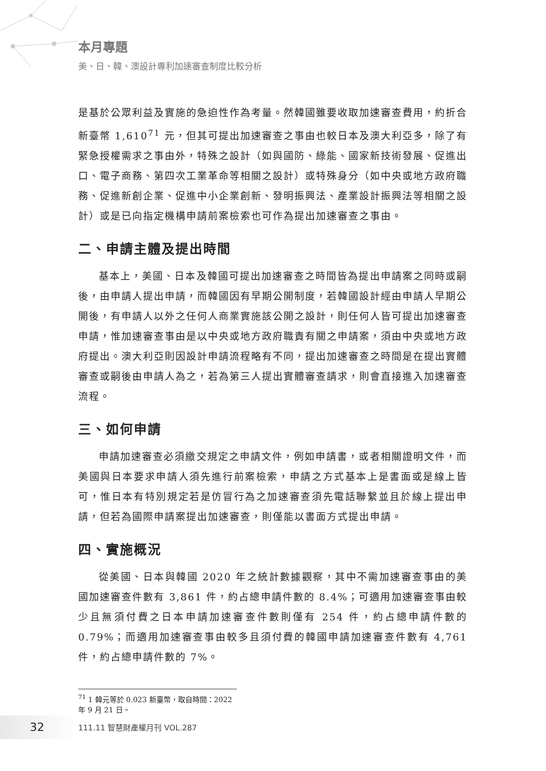本月專題
美、日、韓、澳設計專利加速審查制度比較分析
是基於公眾利益及實施的急迫性作為考量。然韓國雖要收取加速審查費用，約折合新臺幣 1,610<sup>71</sup> 元，但其可提出加速審查之事由也較日本及澳大利亞多，除了有緊急授權需求之事由外，特殊之設計（如與國防、綠能、國家新技術發展、促進出口、電子商務、第四次工業革命等相關之設計）或特殊身分（如中央或地方政府職務、促進新創企業、促進中小企業創新、發明振興法、產業設計振興法等相關之設計）或是已向指定機構申請前案檢索也可作為提出加速審查之事由。
二、申請主體及提出時間
基本上，美國、日本及韓國可提出加速審查之時間皆為提出申請案之同時或嗣後，由申請人提出申請，而韓國因有早期公開制度，若韓國設計經由申請人早期公開後，有申請人以外之任何人商業實施該公開之設計，則任何人皆可提出加速審查申請，惟加速審查事由是以中央或地方政府職責有關之申請案，須由中央或地方政府提出。澳大利亞則因設計申請流程略有不同，提出加速審查之時間是在提出實體審查或嗣後由申請人為之，若為第三人提出實體審查請求，則會直接進入加速審查流程。
三、如何申請
申請加速審查必須繳交規定之申請文件，例如申請書，或者相關證明文件，而美國與日本要求申請人須先進行前案檢索，申請之方式基本上是書面或是線上皆可，惟日本有特別規定若是仿冒行為之加速審查須先電話聯繫並且於線上提出申請，但若為國際申請案提出加速審查，則僅能以書面方式提出申請。
四、實施概況
從美國、日本與韓國 2020 年之統計數據觀察，其中不需加速審查事由的美國加速審查件數有 3,861 件，約占總申請件數的 8.4%；可適用加速審查事由較少且無須付費之日本申請加速審查件數則僅有 254 件，約占總申請件數的 0.79%；而適用加速審查事由較多且須付費的韓國申請加速審查件數有 4,761 件，約占總申請件數的 7%。
<sup>71</sup> 1 韓元等於 0.023 新臺幣，取自時間：2022 年 9 月 21 日。
32 111.11 智慧財產權月刊 VOL.287